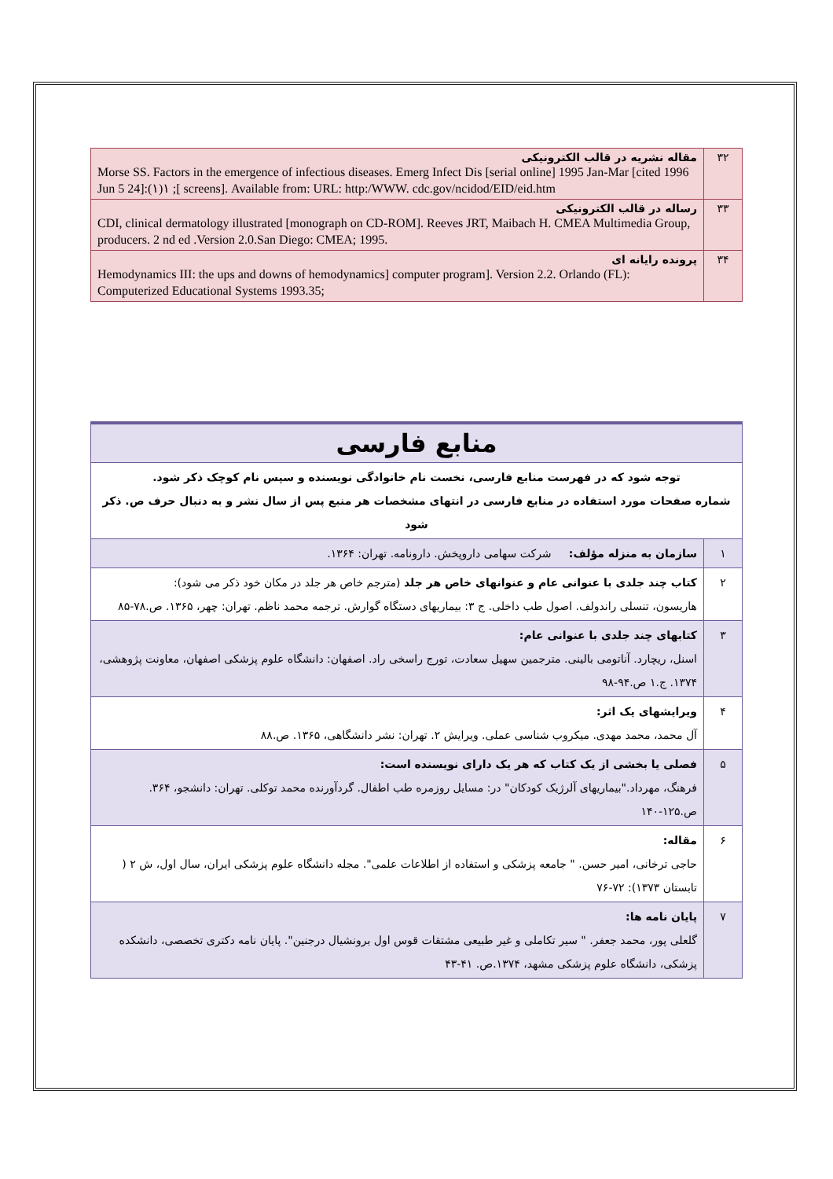| ۳۲ | مقاله نشریه در قالب الکترونیکی Morse SS. Factors in the emergence of infectious diseases. Emerg Infect Dis [serial online] 1995 Jan-Mar [cited 1996 Jun 5 24]:(۱)۱ ;[ screens]. Available from: URL: http:/WWW. cdc.gov/ncidod/EID/eid.htm |
| ۳۳ | رساله در قالب الکترونیکی CDI, clinical dermatology illustrated [monograph on CD-ROM]. Reeves JRT, Maibach H. CMEA Multimedia Group, producers. 2 nd ed .Version 2.0.San Diego: CMEA; 1995. |
| ۳۴ | پرونده رایانه ای Hemodynamics III: the ups and downs of hemodynamics] computer program]. Version 2.2. Orlando (FL): Computerized Educational Systems 1993.35; |
| منابع فارسی | |
| توجه شود که در فهرست منابع فارسی، نخست نام خانوادگی نویسنده و سپس نام کوچک ذکر شود. شماره صفحات مورد استفاده در منابع فارسی در انتهای مشخصات هر منبع پس از سال نشر و به دنبال حرف ص. ذکر شود | |
| ۱ | سازمان به منزله مؤلف: شرکت سهامی داروپخش. دارونامه. تهران: ۱۳۶۴. |
| ۲ | کتاب چند جلدی با عنوانی عام و عنوانهای خاص هر جلد (مترجم خاص هر جلد در مکان خود ذکر می شود): هاریسون، تنسلی راندولف. اصول طب داخلی. ج ۳: بیماریهای دستگاه گوارش. ترجمه محمد ناظم. تهران: چهر، ۱۳۶۵. ص.۷۸-۸۵ |
| ۳ | کتابهای چند جلدی با عنوانی عام: اسنل، ریچارد. آناتومی بالینی. مترجمین سهیل سعادت، تورج راسخی راد. اصفهان: دانشگاه علوم پزشکی اصفهان، معاونت پژوهشی، ۱۳۷۴. ج.۱ ص.۹۴-۹۸ |
| ۴ | ویرایشهای یک اثر: آل محمد، محمد مهدی. میکروب شناسی عملی. ویرایش ۲. تهران: نشر دانشگاهی، ۱۳۶۵. ص.۸۸ |
| ۵ | فصلی یا بخشی از یک کتاب که هر یک دارای نویسنده است: فرهنگ، مهرداد."بیماریهای آلرژیک کودکان" در: مسایل روزمره طب اطفال. گردآورنده محمد توکلی. تهران: دانشجو، ۳۶۴. ص.۱۲۵-۱۴۰ |
| ۶ | مقاله: حاجی ترخانی، امیر حسن. " جامعه پزشکی و استفاده از اطلاعات علمی". مجله دانشگاه علوم پزشکی ایران، سال اول، ش ۲ ( تابستان ۱۳۷۳): ۷۲-۷۶ |
| ۷ | پایان نامه ها: گلعلی پور، محمد جعفر. " سیر تکاملی و غیر طبیعی مشتقات قوس اول برونشیال درجنین". پایان نامه دکتری تخصصی، دانشکده پزشکی، دانشگاه علوم پزشکی مشهد، ۱۳۷۴.ص. ۴۱-۴۳ |